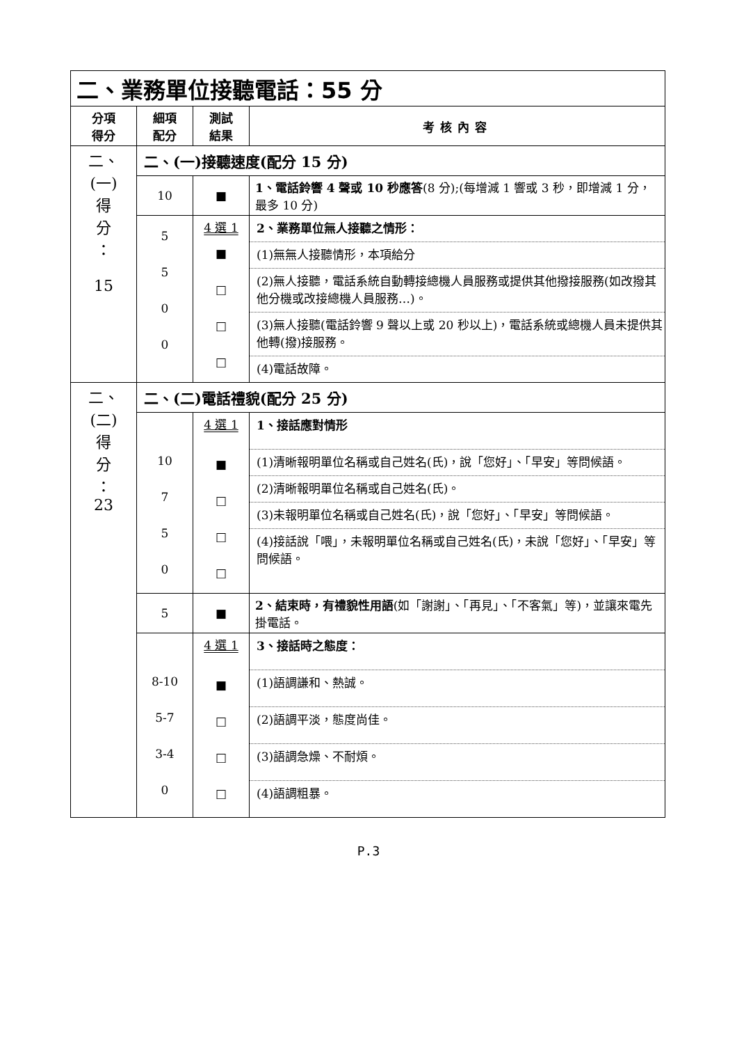| 二、業務單位接聽電話：55 分 | | | |
| 分項 得分 | 細項 配分 | 測試 結果 | 考核內容 |
| 二、 (一) 得 分 ： 15 | 二、(一)接聽速度(配分 15 分) | | |
| | 10 | ■ | 1、電話鈴響 4 聲或 10 秒應答 (8 分);(每增減 1 響或 3 秒，即增減 1 分，最多 10 分) |
| | 5 5 0 0 | 4 選 1 ■ □ □ □ | 2、業務單位無人接聽之情形： (1)無無人接聽情形，本項給分 (2)無人接聽，電話系統自動轉接總機人員服務或提供其他撥接服務(如改撥其他分機或改接總機人員服務…)。 (3)無人接聽(電話鈴響 9 聲以上或 20 秒以上)，電話系統或總機人員未提供其他轉(撥)接服務。 (4)電話故障。 |
| 二、 (二) 得 分 ： 23 | 二、(二)電話禮貌(配分 25 分) | | |
| | 10 7 5 0 | 4 選 1 ■ □ □ □ | 1、接話應對情形 (1)清晰報明單位名稱或自己姓名(氏)，說「您好」、「早安」等問候語。 (2)清晰報明單位名稱或自己姓名(氏)。 (3)未報明單位名稱或自己姓名(氏)，說「您好」、「早安」等問候語。 (4)接話說「喂」，未報明單位名稱或自己姓名(氏)，未說「您好」、「早安」等問候語。 |
| | 5 | ■ | 2、結束時，有禮貌性用語 (如「謝謝」、「再見」、「不客氣」等)，並讓來電先掛電話。 |
| | 8-10 5-7 3-4 0 | 4 選 1 ■ □ □ □ | 3、接話時之態度： (1)語調謙和、熱誠。 (2)語調平淡，態度尚佳。 (3)語調急燥、不耐煩。 (4)語調粗暴。 |
P.3